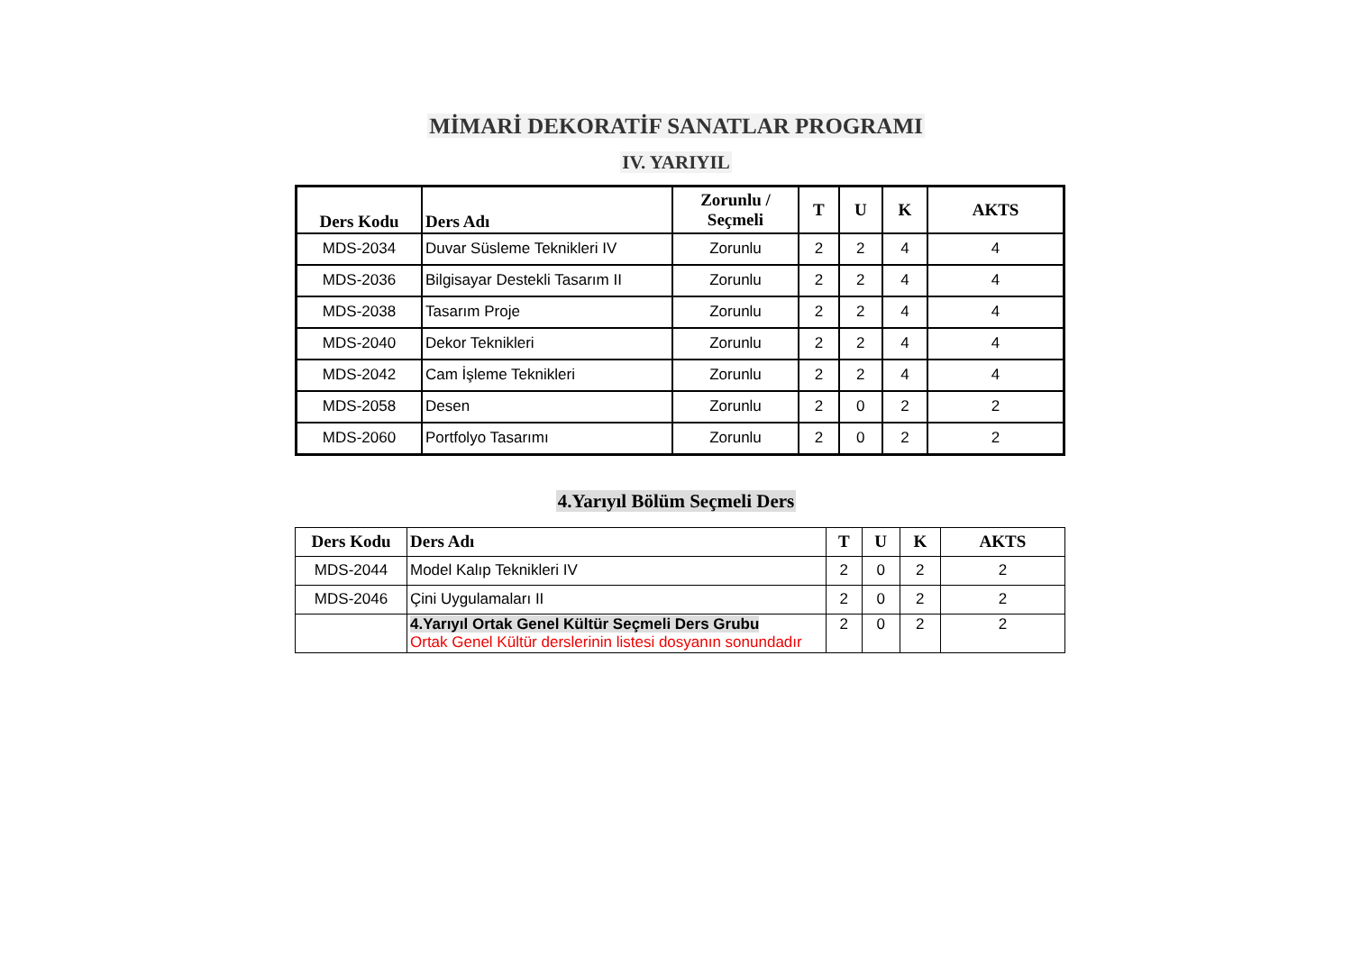MİMARİ DEKORATİF SANATLAR PROGRAMI
IV. YARIYIL
| Ders Kodu | Ders Adı | Zorunlu / Seçmeli | T | U | K | AKTS |
| --- | --- | --- | --- | --- | --- | --- |
| MDS-2034 | Duvar Süsleme Teknikleri IV | Zorunlu | 2 | 2 | 4 | 4 |
| MDS-2036 | Bilgisayar Destekli Tasarım II | Zorunlu | 2 | 2 | 4 | 4 |
| MDS-2038 | Tasarım Proje | Zorunlu | 2 | 2 | 4 | 4 |
| MDS-2040 | Dekor Teknikleri | Zorunlu | 2 | 2 | 4 | 4 |
| MDS-2042 | Cam İşleme Teknikleri | Zorunlu | 2 | 2 | 4 | 4 |
| MDS-2058 | Desen | Zorunlu | 2 | 0 | 2 | 2 |
| MDS-2060 | Portfolyo Tasarımı | Zorunlu | 2 | 0 | 2 | 2 |
4.Yarıyıl Bölüm Seçmeli Ders
| Ders Kodu | Ders Adı | T | U | K | AKTS |
| --- | --- | --- | --- | --- | --- |
| MDS-2044 | Model Kalıp Teknikleri IV | 2 | 0 | 2 | 2 |
| MDS-2046 | Çini Uygulamaları II | 2 | 0 | 2 | 2 |
| | 4.Yarıyıl Ortak Genel Kültür Seçmeli Ders Grubu Ortak Genel Kültür derslerinin listesi dosyanın sonundadır | 2 | 0 | 2 | 2 |